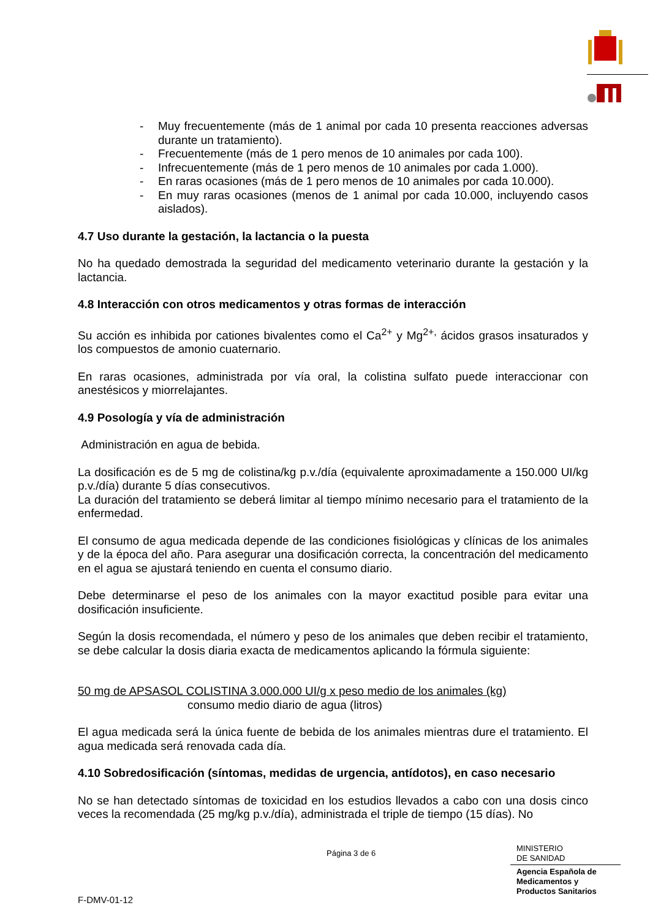- Muy frecuentemente (más de 1 animal por cada 10 presenta reacciones adversas durante un tratamiento).
- Frecuentemente (más de 1 pero menos de 10 animales por cada 100).
- Infrecuentemente (más de 1 pero menos de 10 animales por cada 1.000).
- En raras ocasiones (más de 1 pero menos de 10 animales por cada 10.000).
- En muy raras ocasiones (menos de 1 animal por cada 10.000, incluyendo casos aislados).
4.7 Uso durante la gestación, la lactancia o la puesta
No ha quedado demostrada la seguridad del medicamento veterinario durante la gestación y la lactancia.
4.8 Interacción con otros medicamentos y otras formas de interacción
Su acción es inhibida por cationes bivalentes como el Ca<sup>2+</sup> y Mg<sup>2+,</sup> ácidos grasos insaturados y los compuestos de amonio cuaternario.
En raras ocasiones, administrada por vía oral, la colistina sulfato puede interaccionar con anestésicos y miorrelajantes.
4.9 Posología y vía de administración
Administración en agua de bebida.
La dosificación es de 5 mg de colistina/kg p.v./día (equivalente aproximadamente a 150.000 UI/kg p.v./día) durante 5 días consecutivos.
La duración del tratamiento se deberá limitar al tiempo mínimo necesario para el tratamiento de la enfermedad.
El consumo de agua medicada depende de las condiciones fisiológicas y clínicas de los animales y de la época del año. Para asegurar una dosificación correcta, la concentración del medicamento en el agua se ajustará teniendo en cuenta el consumo diario.
Debe determinarse el peso de los animales con la mayor exactitud posible para evitar una dosificación insuficiente.
Según la dosis recomendada, el número y peso de los animales que deben recibir el tratamiento, se debe calcular la dosis diaria exacta de medicamentos aplicando la fórmula siguiente:
50 mg de APSASOL COLISTINA 3.000.000 UI/g x peso medio de los animales (kg)
consumo medio diario de agua (litros)
El agua medicada será la única fuente de bebida de los animales mientras dure el tratamiento. El agua medicada será renovada cada día.
4.10 Sobredosificación (síntomas, medidas de urgencia, antídotos), en caso necesario
No se han detectado síntomas de toxicidad en los estudios llevados a cabo con una dosis cinco veces la recomendada (25 mg/kg p.v./día), administrada el triple de tiempo (15 días). No
Página 3 de 6
MINISTERIO
DE SANIDAD
Agencia Española de
Medicamentos y
Productos Sanitarios
F-DMV-01-12